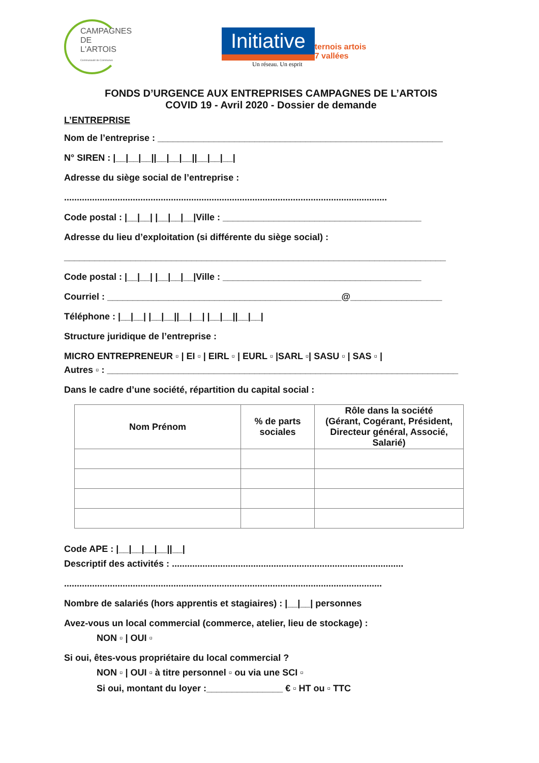CAMPAGNES
DE L'ARTOIS
Communauté de Communes
Initiative ternois artois
7 vallées
Un réseau. Un esprit
FONDS D’URGENCE AUX ENTREPRISES CAMPAGNES DE L’ARTOIS
COVID 19 - Avril 2020 - Dossier de demande
L’ENTREPRISE
Nom de l’entreprise : ________________________________________________________
N° SIREN : |__|__|__||__|__|__||__|__|__|
Adresse du siège social de l’entreprise :
...............................................................................................................................
Code postal : |__|__| |__|__|__|Ville : _______________________________________
Adresse du lieu d’exploitation (si différente du siège social) :
___________________________________________________________________________
Code postal : |__|__| |__|__|__|Ville : _______________________________________
Courriel : ______________________________________________@__________________
Téléphone : |__|__| |__|__||__|__| |__|__||__|__|
Structure juridique de l’entreprise :
MICRO ENTREPRENEUR ▫ | EI ▫ | EIRL ▫ | EURL ▫ |SARL ▫| SASU ▫ | SAS ▫ |
Autres ▫ : _____________________________________________________________________
Dans le cadre d’une société, répartition du capital social :
| Nom Prénom | % de parts sociales | Rôle dans la société (Gérant, Cogérant, Président, Directeur général, Associé, Salarié) |
| --- | --- | --- |
Code APE : |__|__|__|__||__|
Descriptif des activités : ...........................................................................................
.............................................................................................................................
Nombre de salariés (hors apprentis et stagiaires) : |__|__| personnes
Avez-vous un local commercial (commerce, atelier, lieu de stockage) :
NON ▫ | OUI ▫
Si oui, êtes-vous propriétaire du local commercial ?
NON ▫ | OUI ▫ à titre personnel ▫ ou via une SCI ▫
Si oui, montant du loyer :_______________ € ▫ HT ou ▫ TTC